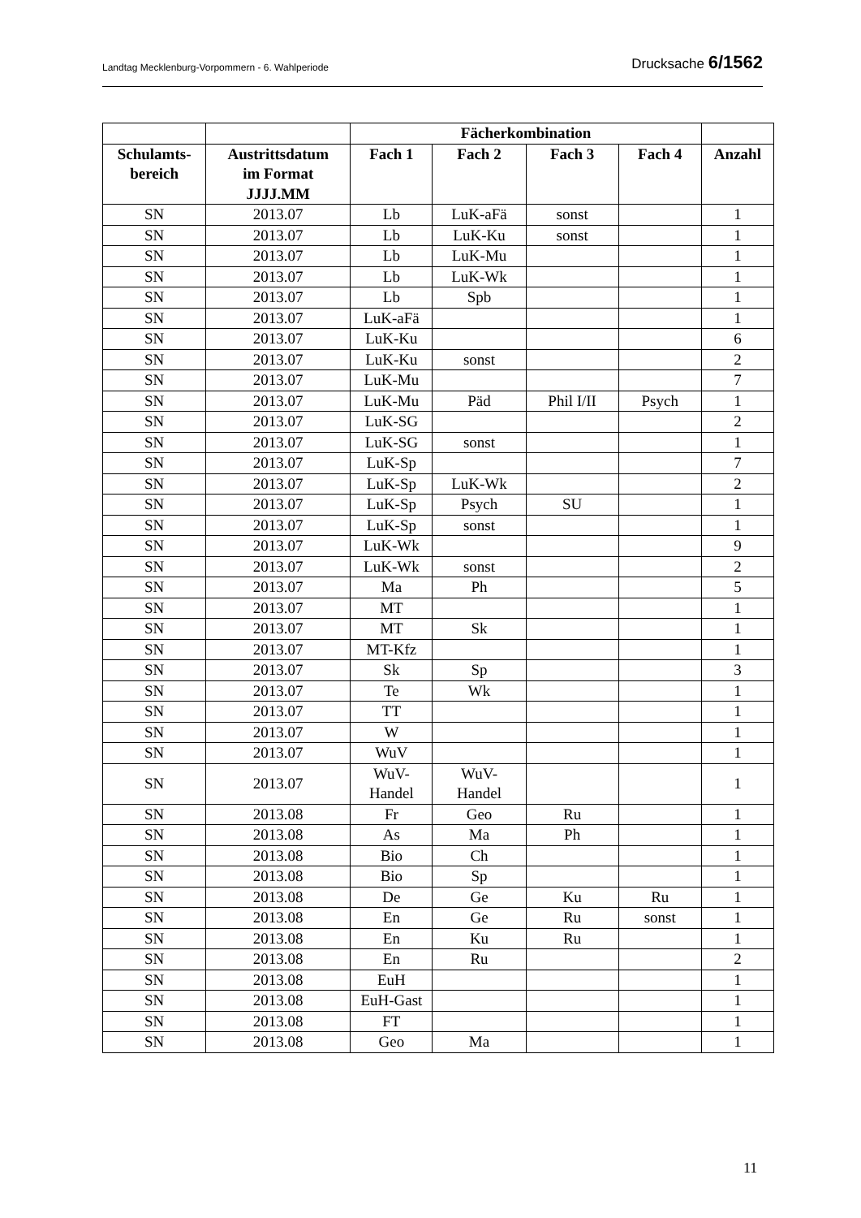Landtag Mecklenburg-Vorpommern - 6. Wahlperiode Drucksache 6/1562
| | | Fächerkombination | | | | |
| --- | --- | --- | --- | --- | --- | --- |
| Schulamts- bereich | Austrittsdatum im Format JJJJ.MM | Fach 1 | Fach 2 | Fach 3 | Fach 4 | Anzahl |
| SN | 2013.07 | Lb | LuK-aFä | sonst | | 1 |
| SN | 2013.07 | Lb | LuK-Ku | sonst | | 1 |
| SN | 2013.07 | Lb | LuK-Mu | | | 1 |
| SN | 2013.07 | Lb | LuK-Wk | | | 1 |
| SN | 2013.07 | Lb | Spb | | | 1 |
| SN | 2013.07 | LuK-aFä | | | | 1 |
| SN | 2013.07 | LuK-Ku | | | | 6 |
| SN | 2013.07 | LuK-Ku | sonst | | | 2 |
| SN | 2013.07 | LuK-Mu | | | | 7 |
| SN | 2013.07 | LuK-Mu | Päd | Phil I/II | Psych | 1 |
| SN | 2013.07 | LuK-SG | | | | 2 |
| SN | 2013.07 | LuK-SG | sonst | | | 1 |
| SN | 2013.07 | LuK-Sp | | | | 7 |
| SN | 2013.07 | LuK-Sp | LuK-Wk | | | 2 |
| SN | 2013.07 | LuK-Sp | Psych | SU | | 1 |
| SN | 2013.07 | LuK-Sp | sonst | | | 1 |
| SN | 2013.07 | LuK-Wk | | | | 9 |
| SN | 2013.07 | LuK-Wk | sonst | | | 2 |
| SN | 2013.07 | Ma | Ph | | | 5 |
| SN | 2013.07 | MT | | | | 1 |
| SN | 2013.07 | MT | Sk | | | 1 |
| SN | 2013.07 | MT-Kfz | | | | 1 |
| SN | 2013.07 | Sk | Sp | | | 3 |
| SN | 2013.07 | Te | Wk | | | 1 |
| SN | 2013.07 | TT | | | | 1 |
| SN | 2013.07 | W | | | | 1 |
| SN | 2013.07 | WuV | | | | 1 |
| SN | 2013.07 | WuV- Handel | WuV- Handel | | | 1 |
| SN | 2013.08 | Fr | Geo | Ru | | 1 |
| SN | 2013.08 | As | Ma | Ph | | 1 |
| SN | 2013.08 | Bio | Ch | | | 1 |
| SN | 2013.08 | Bio | Sp | | | 1 |
| SN | 2013.08 | De | Ge | Ku | Ru | 1 |
| SN | 2013.08 | En | Ge | Ru | sonst | 1 |
| SN | 2013.08 | En | Ku | Ru | | 1 |
| SN | 2013.08 | En | Ru | | | 2 |
| SN | 2013.08 | EuH | | | | 1 |
| SN | 2013.08 | EuH-Gast | | | | 1 |
| SN | 2013.08 | FT | | | | 1 |
| SN | 2013.08 | Geo | Ma | | | 1 |
11